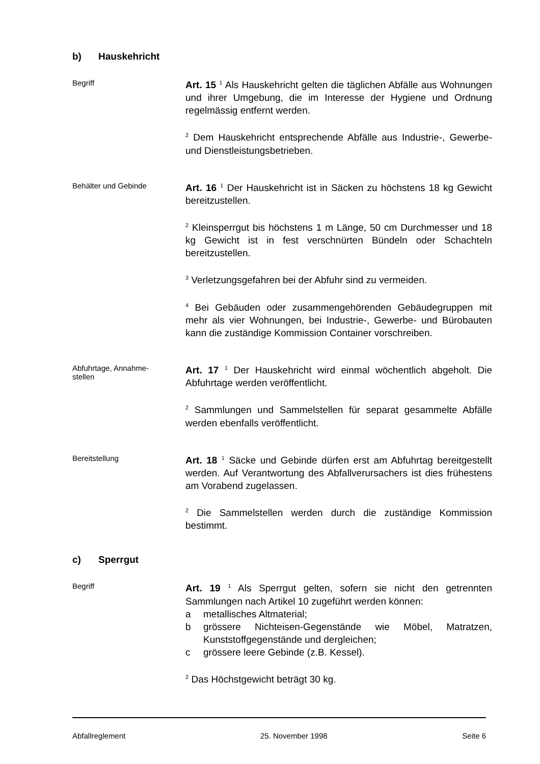b) Hauskehricht
Begriff
Art. 15 <sup>1</sup> Als Hauskehricht gelten die täglichen Abfälle aus Wohnungen und ihrer Umgebung, die im Interesse der Hygiene und Ordnung regelmässig entfernt werden.
<sup>2</sup> Dem Hauskehricht entsprechende Abfälle aus Industrie-, Gewerbe- und Dienstleistungsbetrieben.
Behälter und Gebinde
Art. 16 <sup>1</sup> Der Hauskehricht ist in Säcken zu höchstens 18 kg Gewicht bereitzustellen.
<sup>2</sup> Kleinsperrgut bis höchstens 1 m Länge, 50 cm Durchmesser und 18 kg Gewicht ist in fest verschnürten Bündeln oder Schachteln bereitzustellen.
<sup>3</sup> Verletzungsgefahren bei der Abfuhr sind zu vermeiden.
<sup>4</sup> Bei Gebäuden oder zusammengehörenden Gebäudegruppen mit mehr als vier Wohnungen, bei Industrie-, Gewerbe- und Bürobauten kann die zuständige Kommission Container vorschreiben.
Abfuhrtage, Annahme-
stellen
Art. 17 <sup>1</sup> Der Hauskehricht wird einmal wöchentlich abgeholt. Die Abfuhrtage werden veröffentlicht.
<sup>2</sup> Sammlungen und Sammelstellen für separat gesammelte Abfälle werden ebenfalls veröffentlicht.
Bereitstellung
Art. 18 <sup>1</sup> Säcke und Gebinde dürfen erst am Abfuhrtag bereitgestellt werden. Auf Verantwortung des Abfallverursachers ist dies frühestens am Vorabend zugelassen.
<sup>2</sup> Die Sammelstellen werden durch die zuständige Kommission bestimmt.
c) Sperrgut
Begriff
Art. 19 <sup>1</sup> Als Sperrgut gelten, sofern sie nicht den getrennten Sammlungen nach Artikel 10 zugeführt werden können:
a metallisches Altmaterial;
b grössere Nichteisen-Gegenstände wie Möbel, Matratzen, Kunststoffgegenstände und dergleichen;
c grössere leere Gebinde (z.B. Kessel).
<sup>2</sup> Das Höchstgewicht beträgt 30 kg.
Abfallreglement 25. November 1998 Seite 6